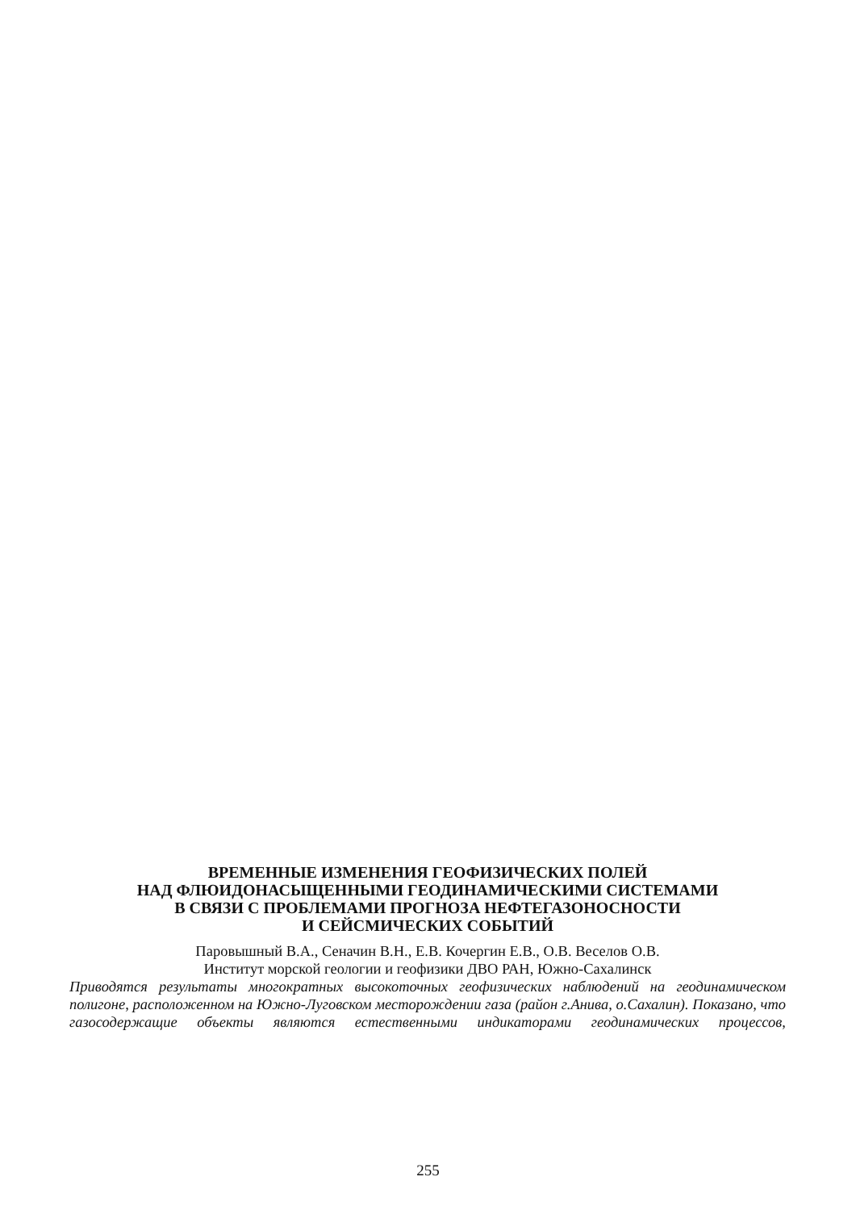ВРЕМЕННЫЕ ИЗМЕНЕНИЯ ГЕОФИЗИЧЕСКИХ ПОЛЕЙ
НАД ФЛЮИДОНАСЫЩЕННЫМИ ГЕОДИНАМИЧЕСКИМИ СИСТЕМАМИ
В СВЯЗИ С ПРОБЛЕМАМИ ПРОГНОЗА НЕФТЕГАЗОНОСНОСТИ
И СЕЙСМИЧЕСКИХ СОБЫТИЙ
Паровышный В.А., Сеначин В.Н., Е.В. Кочергин Е.В., О.В. Веселов О.В.
Институт морской геологии и геофизики ДВО РАН, Южно-Сахалинск
Приводятся результаты многократных высокоточных геофизических наблюдений на геодинамическом полигоне, расположенном на Южно-Луговском месторождении газа (район г.Анива, о.Сахалин). Показано, что газосодержащие объекты являются естественными индикаторами геодинамических процессов,
255